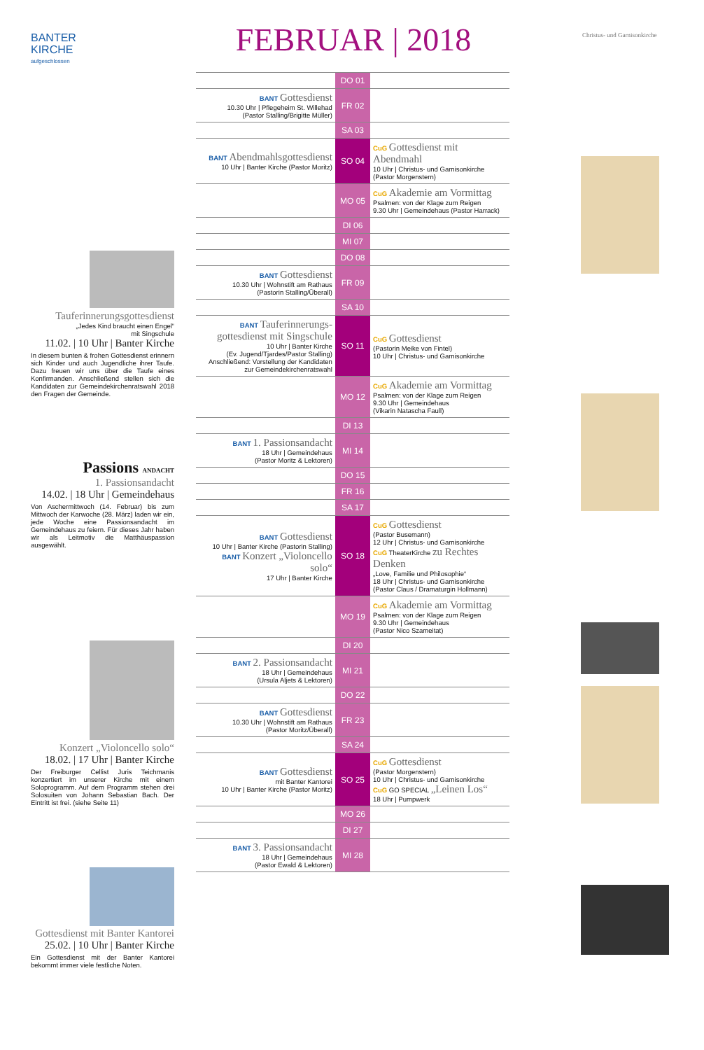BANTER
KIRCHE
aufgeschlossen
FEBRUAR | 2018 Christus- und Garnisonkirche
| | DO 01 | |
| BANT Gottesdienst 10.30 Uhr / Pflegeheim St. Willehad (Pastor Stalling/Brigitte Müller) | FR 02 | |
| | SA 03 | |
| BANT Abendmahlsgottesdienst 10 Uhr / Banter Kirche (Pastor Moritz) | SO 04 | CuG Gottesdienst mit Abendmahl 10 Uhr / Christus- und Garnisonkirche (Pastor Morgenstern) |
| | MO 05 | CuG Akademie am Vormittag Psalmen: von der Klage zum Reigen 9.30 Uhr / Gemeindehaus (Pastor Harrack) |
| | DI 06 | |
| | MI 07 | |
| | DO 08 | |
| BANT Gottesdienst 10.30 Uhr / Wohnstift am Rathaus (Pastorin Stalling/Überall) | FR 09 | |
| | SA 10 | |
| BANT Tauferinnerungs-gottesdienst mit Singschule 10 Uhr / Banter Kirche (Ev. Jugend/Tjardes/Pastor Stalling) Anschließend: Vorstellung der Kandidaten zur Gemeindekirchenratswahl | SO 11 | CuG Gottesdienst (Pastorin Meike von Fintel) 10 Uhr / Christus- und Garnisonkirche |
| | MO 12 | CuG Akademie am Vormittag Psalmen: von der Klage zum Reigen 9.30 Uhr / Gemeindehaus (Vikarin Natascha Faull) |
| | DI 13 | |
| BANT 1. Passionsandacht 18 Uhr / Gemeindehaus (Pastor Moritz & Lektoren) | MI 14 | |
| | DO 15 | |
| | FR 16 | |
| | SA 17 | |
| BANT Gottesdienst 10 Uhr / Banter Kirche (Pastorin Stalling) BANT Konzert „Violoncello solo“ 17 Uhr / Banter Kirche | SO 18 | CuG Gottesdienst (Pastor Busemann) 12 Uhr / Christus- und Garnisonkirche CuG TheaterKirche zu Rechtes Denken „Love, Familie und Philosophie“ 18 Uhr / Christus- und Garnisonkirche (Pastor Claus / Dramaturgin Hollmann) |
| | MO 19 | CuG Akademie am Vormittag Psalmen: von der Klage zum Reigen 9.30 Uhr / Gemeindehaus (Pastor Nico Szameitat) |
| | DI 20 | |
| BANT 2. Passionsandacht 18 Uhr / Gemeindehaus (Ursula Aljets & Lektoren) | MI 21 | |
| | DO 22 | |
| BANT Gottesdienst 10.30 Uhr / Wohnstift am Rathaus (Pastor Moritz/Überall) | FR 23 | |
| | SA 24 | |
| BANT Gottesdienst mit Banter Kantorei 10 Uhr / Banter Kirche (Pastor Moritz) | SO 25 | CuG Gottesdienst (Pastor Morgenstern) 10 Uhr / Christus- und Garnisonkirche CuG GO SPECIAL „Leinen Los“ 18 Uhr / Pumpwerk |
| | MO 26 | |
| | DI 27 | |
| BANT 3. Passionsandacht 18 Uhr / Gemeindehaus (Pastor Ewald & Lektoren) | MI 28 | |
Tauferinnerungsgottesdienst
„Jedes Kind braucht einen Engel“
mit Singschule
11.02. | 10 Uhr | Banter Kirche
In diesem bunten & frohen Gottesdienst erinnern sich Kinder und auch Jugendliche ihrer Taufe. Dazu freuen wir uns über die Taufe eines Konfirmanden. Anschließend stellen sich die Kandidaten zur Gemeindekirchenratswahl 2018 den Fragen der Gemeinde.
Passions ANDACHT
1. Passionsandacht
14.02. | 18 Uhr | Gemeindehaus
Von Aschermittwoch (14. Februar) bis zum Mittwoch der Karwoche (28. März) laden wir ein, jede Woche eine Passionsandacht im Gemeindehaus zu feiern. Für dieses Jahr haben wir als Leitmotiv die Matthäuspassion ausgewählt.
Konzert „Violoncello solo“
18.02. | 17 Uhr | Banter Kirche
Der Freiburger Cellist Juris Teichmanis konzertiert im unserer Kirche mit einem Soloprogramm. Auf dem Programm stehen drei Solosuiten von Johann Sebastian Bach. Der Eintritt ist frei. (siehe Seite 11)
Gottesdienst mit Banter Kantorei
25.02. | 10 Uhr | Banter Kirche
Ein Gottesdienst mit der Banter Kantorei bekommt immer viele festliche Noten.